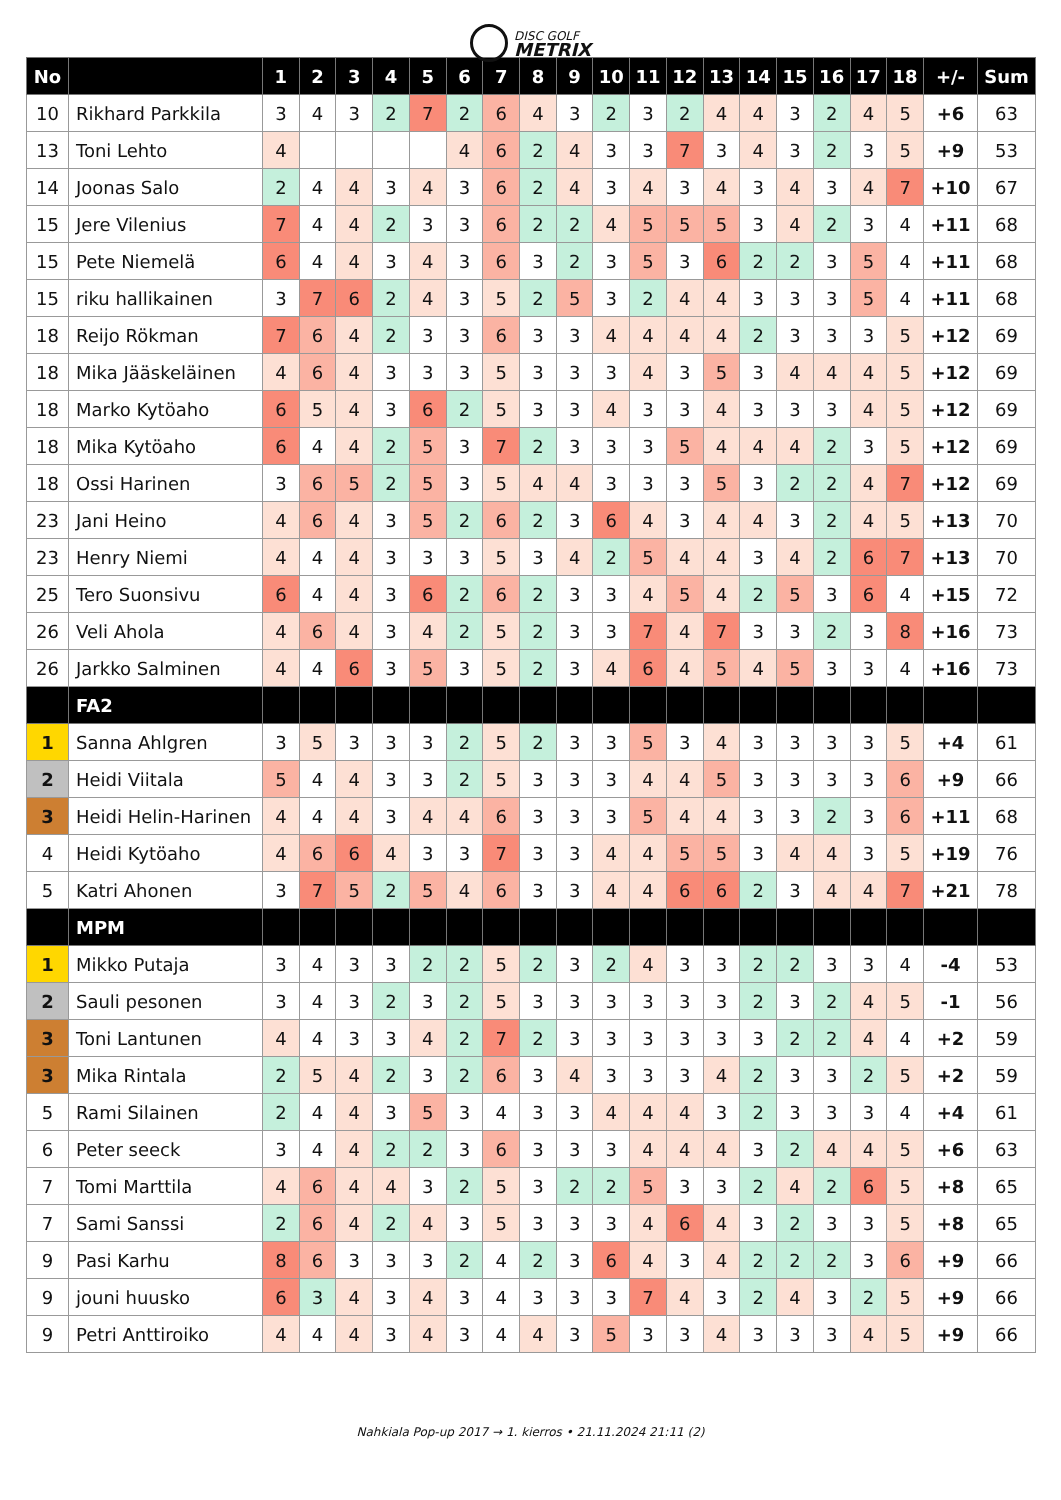DISC GOLF METRIX
| No | | 1 | 2 | 3 | 4 | 5 | 6 | 7 | 8 | 9 | 10 | 11 | 12 | 13 | 14 | 15 | 16 | 17 | 18 | +/- | Sum |
| --- | --- | --- | --- | --- | --- | --- | --- | --- | --- | --- | --- | --- | --- | --- | --- | --- | --- | --- | --- | --- | --- |
| 10 | Rikhard Parkkila | 3 | 4 | 3 | 2 | 7 | 2 | 6 | 4 | 3 | 2 | 3 | 2 | 4 | 4 | 3 | 2 | 4 | 5 | +6 | 63 |
| 13 | Toni Lehto | 4 | | | | | 4 | 6 | 2 | 4 | 3 | 3 | 7 | 3 | 4 | 3 | 2 | 3 | 5 | +9 | 53 |
| 14 | Joonas Salo | 2 | 4 | 4 | 3 | 4 | 3 | 6 | 2 | 4 | 3 | 4 | 3 | 4 | 3 | 4 | 3 | 4 | 7 | +10 | 67 |
| 15 | Jere Vilenius | 7 | 4 | 4 | 2 | 3 | 3 | 6 | 2 | 2 | 4 | 5 | 5 | 5 | 3 | 4 | 2 | 3 | 4 | +11 | 68 |
| 15 | Pete Niemelä | 6 | 4 | 4 | 3 | 4 | 3 | 6 | 3 | 2 | 3 | 5 | 3 | 6 | 2 | 2 | 3 | 5 | 4 | +11 | 68 |
| 15 | riku hallikainen | 3 | 7 | 6 | 2 | 4 | 3 | 5 | 2 | 5 | 3 | 2 | 4 | 4 | 3 | 3 | 3 | 5 | 4 | +11 | 68 |
| 18 | Reijo Rökman | 7 | 6 | 4 | 2 | 3 | 3 | 6 | 3 | 3 | 4 | 4 | 4 | 4 | 2 | 3 | 3 | 3 | 5 | +12 | 69 |
| 18 | Mika Jääskeläinen | 4 | 6 | 4 | 3 | 3 | 3 | 5 | 3 | 3 | 3 | 4 | 3 | 5 | 3 | 4 | 4 | 4 | 5 | +12 | 69 |
| 18 | Marko Kytöaho | 6 | 5 | 4 | 3 | 6 | 2 | 5 | 3 | 3 | 4 | 3 | 3 | 4 | 3 | 3 | 3 | 4 | 5 | +12 | 69 |
| 18 | Mika Kytöaho | 6 | 4 | 4 | 2 | 5 | 3 | 7 | 2 | 3 | 3 | 3 | 5 | 4 | 4 | 4 | 2 | 3 | 5 | +12 | 69 |
| 18 | Ossi Harinen | 3 | 6 | 5 | 2 | 5 | 3 | 5 | 4 | 4 | 3 | 3 | 3 | 5 | 3 | 2 | 2 | 4 | 7 | +12 | 69 |
| 23 | Jani Heino | 4 | 6 | 4 | 3 | 5 | 2 | 6 | 2 | 3 | 6 | 4 | 3 | 4 | 4 | 3 | 2 | 4 | 5 | +13 | 70 |
| 23 | Henry Niemi | 4 | 4 | 4 | 3 | 3 | 3 | 5 | 3 | 4 | 2 | 5 | 4 | 4 | 3 | 4 | 2 | 6 | 7 | +13 | 70 |
| 25 | Tero Suonsivu | 6 | 4 | 4 | 3 | 6 | 2 | 6 | 2 | 3 | 3 | 4 | 5 | 4 | 2 | 5 | 3 | 6 | 4 | +15 | 72 |
| 26 | Veli Ahola | 4 | 6 | 4 | 3 | 4 | 2 | 5 | 2 | 3 | 3 | 7 | 4 | 7 | 3 | 3 | 2 | 3 | 8 | +16 | 73 |
| 26 | Jarkko Salminen | 4 | 4 | 6 | 3 | 5 | 3 | 5 | 2 | 3 | 4 | 6 | 4 | 5 | 4 | 5 | 3 | 3 | 4 | +16 | 73 |
| | FA2 | | | | | | | | | | | | | | | | | | | | |
| 1 | Sanna Ahlgren | 3 | 5 | 3 | 3 | 3 | 2 | 5 | 2 | 3 | 3 | 5 | 3 | 4 | 3 | 3 | 3 | 3 | 5 | +4 | 61 |
| 2 | Heidi Viitala | 5 | 4 | 4 | 3 | 3 | 2 | 5 | 3 | 3 | 3 | 4 | 4 | 5 | 3 | 3 | 3 | 3 | 6 | +9 | 66 |
| 3 | Heidi Helin-Harinen | 4 | 4 | 4 | 3 | 4 | 4 | 6 | 3 | 3 | 3 | 5 | 4 | 4 | 3 | 3 | 2 | 3 | 6 | +11 | 68 |
| 4 | Heidi Kytöaho | 4 | 6 | 6 | 4 | 3 | 3 | 7 | 3 | 3 | 4 | 4 | 5 | 5 | 3 | 4 | 4 | 3 | 5 | +19 | 76 |
| 5 | Katri Ahonen | 3 | 7 | 5 | 2 | 5 | 4 | 6 | 3 | 3 | 4 | 4 | 6 | 6 | 2 | 3 | 4 | 4 | 7 | +21 | 78 |
| | MPM | | | | | | | | | | | | | | | | | | | | |
| 1 | Mikko Putaja | 3 | 4 | 3 | 3 | 2 | 2 | 5 | 2 | 3 | 2 | 4 | 3 | 3 | 2 | 2 | 3 | 3 | 4 | -4 | 53 |
| 2 | Sauli pesonen | 3 | 4 | 3 | 2 | 3 | 2 | 5 | 3 | 3 | 3 | 3 | 3 | 3 | 2 | 3 | 2 | 4 | 5 | -1 | 56 |
| 3 | Toni Lantunen | 4 | 4 | 3 | 3 | 4 | 2 | 7 | 2 | 3 | 3 | 3 | 3 | 3 | 3 | 2 | 2 | 4 | 4 | +2 | 59 |
| 3 | Mika Rintala | 2 | 5 | 4 | 2 | 3 | 2 | 6 | 3 | 4 | 3 | 3 | 3 | 4 | 2 | 3 | 3 | 2 | 5 | +2 | 59 |
| 5 | Rami Silainen | 2 | 4 | 4 | 3 | 5 | 3 | 4 | 3 | 3 | 4 | 4 | 4 | 3 | 2 | 3 | 3 | 3 | 4 | +4 | 61 |
| 6 | Peter seeck | 3 | 4 | 4 | 2 | 2 | 3 | 6 | 3 | 3 | 3 | 4 | 4 | 4 | 3 | 2 | 4 | 4 | 5 | +6 | 63 |
| 7 | Tomi Marttila | 4 | 6 | 4 | 4 | 3 | 2 | 5 | 3 | 2 | 2 | 5 | 3 | 3 | 2 | 4 | 2 | 6 | 5 | +8 | 65 |
| 7 | Sami Sanssi | 2 | 6 | 4 | 2 | 4 | 3 | 5 | 3 | 3 | 3 | 4 | 6 | 4 | 3 | 2 | 3 | 3 | 5 | +8 | 65 |
| 9 | Pasi Karhu | 8 | 6 | 3 | 3 | 3 | 2 | 4 | 2 | 3 | 6 | 4 | 3 | 4 | 2 | 2 | 2 | 3 | 6 | +9 | 66 |
| 9 | jouni huusko | 6 | 3 | 4 | 3 | 4 | 3 | 4 | 3 | 3 | 3 | 7 | 4 | 3 | 2 | 4 | 3 | 2 | 5 | +9 | 66 |
| 9 | Petri Anttiroiko | 4 | 4 | 4 | 3 | 4 | 3 | 4 | 4 | 3 | 5 | 3 | 3 | 4 | 3 | 3 | 3 | 4 | 5 | +9 | 66 |
Nahkiala Pop-up 2017 → 1. kierros • 21.11.2024 21:11 (2)